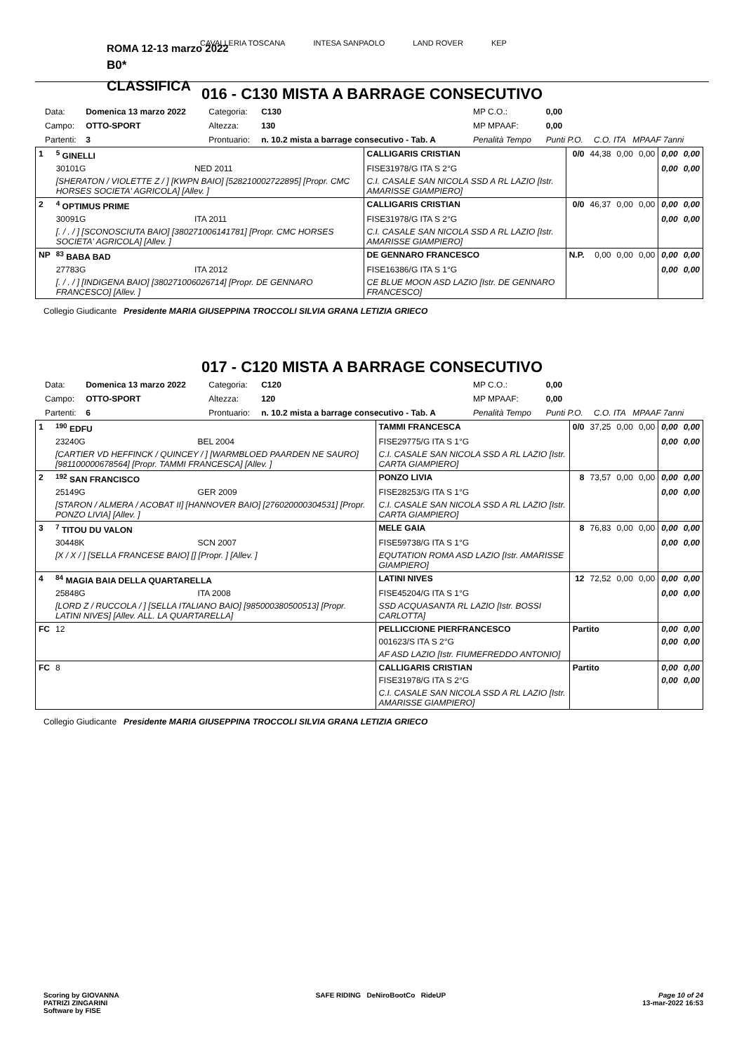CAVALLERIA TOSCANA INTESA SANPAOLO LAND ROVER KEP
ROMA 12-13 marzo 2022
B0*
CLASSIFICA
016 - C130 MISTA A BARRAGE CONSECUTIVO
| Data: | Domenica 13 marzo 2022 | Categoria: | C130 | MP C.O.: | 0,00 | |
| Campo: | OTTO-SPORT | Altezza: | 130 | MP MPAAF: | 0,00 | |
| Partenti: | 3 | Prontuario: | n. 10.2 mista a barrage consecutivo - Tab. A | Penalità Tempo | Punti P.O. | C.O. ITA MPAAF 7anni |
| 1 | <sup>5</sup> GINELLI | | CALLIGARIS CRISTIAN | 0/0 | 44,38 | 0,00 | 0,00 | 0,00 | 0,00 |
| | 30101G | NED 2011 | FISE31978/G ITA S 2°G | | | | | 0,00 | 0,00 |
| | [SHERATON / VIOLETTE Z / ] [KWPN BAIO] [528210002722895] [Propr. CMC HORSES SOCIETA' AGRICOLA] [Allev. ] | | C.I. CASALE SAN NICOLA SSD A RL LAZIO [Istr. AMARISSE GIAMPIERO] | | | | | | |
| 2 | <sup>4</sup> OPTIMUS PRIME | | CALLIGARIS CRISTIAN | 0/0 | 46,37 | 0,00 | 0,00 | 0,00 | 0,00 |
| | 30091G | ITA 2011 | FISE31978/G ITA S 2°G | | | | | 0,00 | 0,00 |
| | [. / . / ] [SCONOSCIUTA BAIO] [380271006141781] [Propr. CMC HORSES SOCIETA' AGRICOLA] [Allev. ] | | C.I. CASALE SAN NICOLA SSD A RL LAZIO [Istr. AMARISSE GIAMPIERO] | | | | | | |
| NP | <sup>83</sup> BABA BAD | | DE GENNARO FRANCESCO | N.P. | 0,00 | 0,00 | 0,00 | 0,00 | 0,00 |
| | 27783G | ITA 2012 | FISE16386/G ITA S 1°G | | | | | 0,00 | 0,00 |
| | [. / . / ] [INDIGENA BAIO] [380271006026714] [Propr. DE GENNARO FRANCESCO] [Allev. ] | | CE BLUE MOON ASD LAZIO [Istr. DE GENNARO FRANCESCO] | | | | | | |
Collegio Giudicante Presidente MARIA GIUSEPPINA TROCCOLI SILVIA GRANA LETIZIA GRIECO
017 - C120 MISTA A BARRAGE CONSECUTIVO
| Data: | Domenica 13 marzo 2022 | Categoria: | C120 | MP C.O.: | 0,00 | |
| Campo: | OTTO-SPORT | Altezza: | 120 | MP MPAAF: | 0,00 | |
| Partenti: | 6 | Prontuario: | n. 10.2 mista a barrage consecutivo - Tab. A | Penalità Tempo | Punti P.O. | C.O. ITA MPAAF 7anni |
| 1 | <sup>190</sup> EDFU | | TAMMI FRANCESCA | 0/0 | 37,25 | 0,00 | 0,00 | 0,00 | 0,00 |
| | 23240G | BEL 2004 | FISE29775/G ITA S 1°G | | | | | 0,00 | 0,00 |
| | [CARTIER VD HEFFINCK / QUINCEY / ] [WARMBLOED PAARDEN NE SAURO] [981100000678564] [Propr. TAMMI FRANCESCA] [Allev. ] | | C.I. CASALE SAN NICOLA SSD A RL LAZIO [Istr. CARTA GIAMPIERO] | | | | | | |
| 2 | <sup>192</sup> SAN FRANCISCO | | PONZO LIVIA | 8 | 73,57 | 0,00 | 0,00 | 0,00 | 0,00 |
| | 25149G | GER 2009 | FISE28253/G ITA S 1°G | | | | | 0,00 | 0,00 |
| | [STARON / ALMERA / ACOBAT II] [HANNOVER BAIO] [276020000304531] [Propr. PONZO LIVIA] [Allev. ] | | C.I. CASALE SAN NICOLA SSD A RL LAZIO [Istr. CARTA GIAMPIERO] | | | | | | |
| 3 | <sup>7</sup> TITOU DU VALON | | MELE GAIA | 8 | 76,83 | 0,00 | 0,00 | 0,00 | 0,00 |
| | 30448K | SCN 2007 | FISE59738/G ITA S 1°G | | | | | 0,00 | 0,00 |
| | [X / X / ] [SELLA FRANCESE BAIO] [] [Propr. ] [Allev. ] | | EQUTATION ROMA ASD LAZIO [Istr. AMARISSE GIAMPIERO] | | | | | | |
| 4 | <sup>84</sup> MAGIA BAIA DELLA QUARTARELLA | | LATINI NIVES | 12 | 72,52 | 0,00 | 0,00 | 0,00 | 0,00 |
| | 25848G | ITA 2008 | FISE45204/G ITA S 1°G | | | | | 0,00 | 0,00 |
| | [LORD Z / RUCCOLA / ] [SELLA ITALIANO BAIO] [985000380500513] [Propr. LATINI NIVES] [Allev. ALL. LA QUARTARELLA] | | SSD ACQUASANTA RL LAZIO [Istr. BOSSI CARLOTTA] | | | | | | |
| FC | 12 | | PELLICCIONE PIERFRANCESCO | Partito | | | | 0,00 | 0,00 |
| | | | 001623/S ITA S 2°G | | | | | 0,00 | 0,00 |
| | | | AF ASD LAZIO [Istr. FIUMEFREDDO ANTONIO] | | | | | | |
| FC | 8 | | CALLIGARIS CRISTIAN | Partito | | | | 0,00 | 0,00 |
| | | | FISE31978/G ITA S 2°G | | | | | 0,00 | 0,00 |
| | | | C.I. CASALE SAN NICOLA SSD A RL LAZIO [Istr. AMARISSE GIAMPIERO] | | | | | | |
Collegio Giudicante Presidente MARIA GIUSEPPINA TROCCOLI SILVIA GRANA LETIZIA GRIECO
Scoring by GIOVANNA
PATRIZI ZINGARINI
Software by FISE
SAFE RIDING DeNiroBootCo RideUP
Page 10 of 24
13-mar-2022 16:53